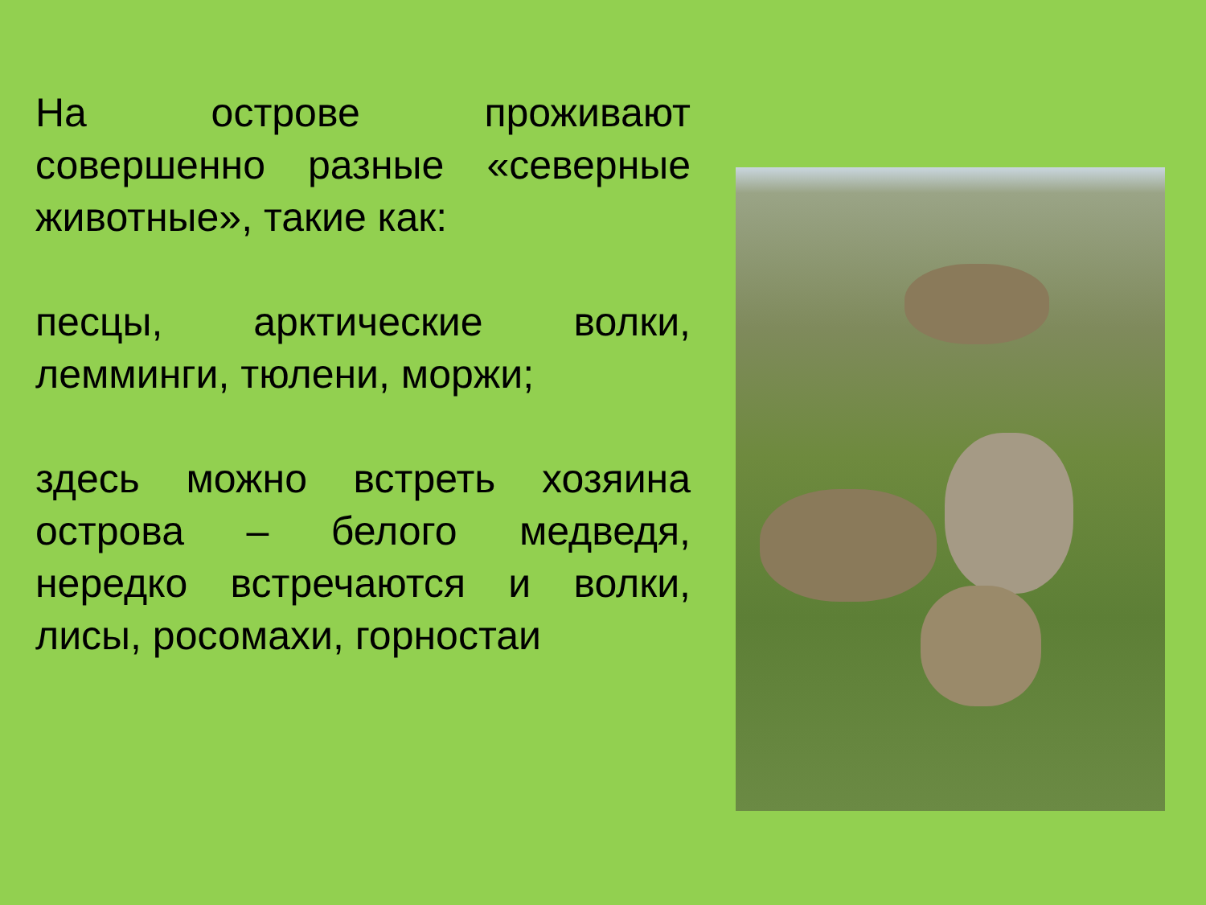На острове проживают совершенно разные «северные животные», такие как:
песцы, арктические волки, лемминги, тюлени, моржи;
здесь можно встреть хозяина острова – белого медведя, нередко встречаются и волки, лисы, росомахи, горностаи